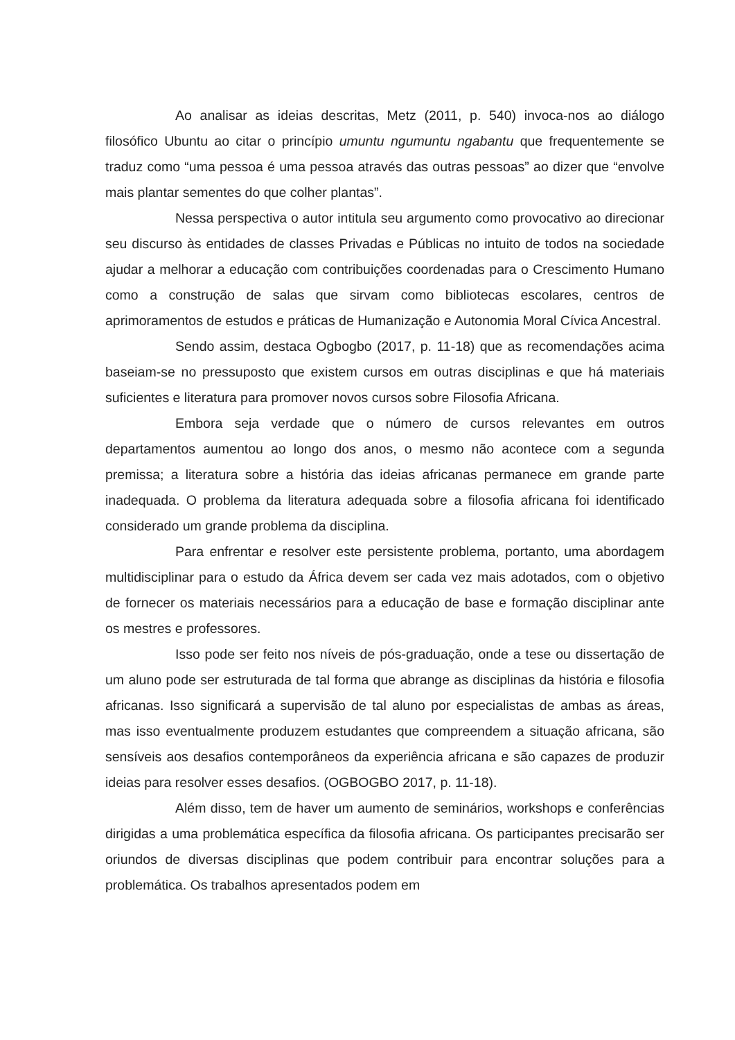Ao analisar as ideias descritas, Metz (2011, p. 540) invoca-nos ao diálogo filosófico Ubuntu ao citar o princípio umuntu ngumuntu ngabantu que frequentemente se traduz como “uma pessoa é uma pessoa através das outras pessoas” ao dizer que “envolve mais plantar sementes do que colher plantas”.
Nessa perspectiva o autor intitula seu argumento como provocativo ao direcionar seu discurso às entidades de classes Privadas e Públicas no intuito de todos na sociedade ajudar a melhorar a educação com contribuições coordenadas para o Crescimento Humano como a construção de salas que sirvam como bibliotecas escolares, centros de aprimoramentos de estudos e práticas de Humanização e Autonomia Moral Cívica Ancestral.
Sendo assim, destaca Ogbogbo (2017, p. 11-18) que as recomendações acima baseiam-se no pressuposto que existem cursos em outras disciplinas e que há materiais suficientes e literatura para promover novos cursos sobre Filosofia Africana.
Embora seja verdade que o número de cursos relevantes em outros departamentos aumentou ao longo dos anos, o mesmo não acontece com a segunda premissa; a literatura sobre a história das ideias africanas permanece em grande parte inadequada. O problema da literatura adequada sobre a filosofia africana foi identificado considerado um grande problema da disciplina.
Para enfrentar e resolver este persistente problema, portanto, uma abordagem multidisciplinar para o estudo da África devem ser cada vez mais adotados, com o objetivo de fornecer os materiais necessários para a educação de base e formação disciplinar ante os mestres e professores.
Isso pode ser feito nos níveis de pós-graduação, onde a tese ou dissertação de um aluno pode ser estruturada de tal forma que abrange as disciplinas da história e filosofia africanas. Isso significará a supervisão de tal aluno por especialistas de ambas as áreas, mas isso eventualmente produzem estudantes que compreendem a situação africana, são sensíveis aos desafios contemporâneos da experiência africana e são capazes de produzir ideias para resolver esses desafios. (OGBOGBO 2017, p. 11-18).
Além disso, tem de haver um aumento de seminários, workshops e conferências dirigidas a uma problemática específica da filosofia africana. Os participantes precisarão ser oriundos de diversas disciplinas que podem contribuir para encontrar soluções para a problemática. Os trabalhos apresentados podem em